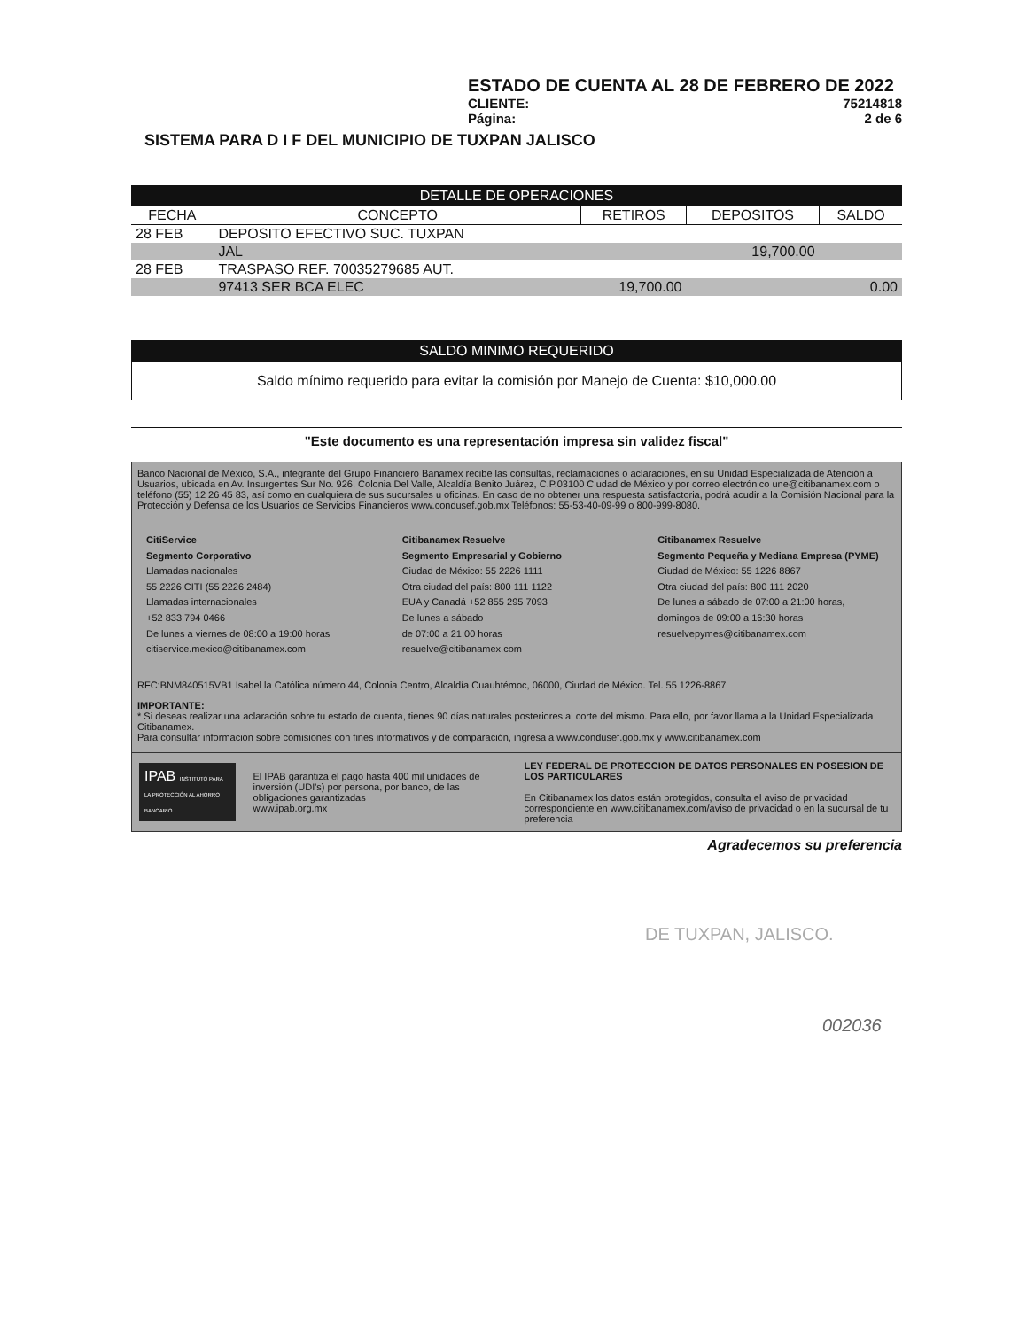ESTADO DE CUENTA AL 28 DE FEBRERO DE 2022
CLIENTE: 75214818
Página: 2 de 6
SISTEMA PARA D I F DEL MUNICIPIO DE TUXPAN JALISCO
DETALLE DE OPERACIONES
| FECHA | CONCEPTO | RETIROS | DEPOSITOS | SALDO |
| --- | --- | --- | --- | --- |
| 28 FEB | DEPOSITO EFECTIVO SUC. TUXPAN | | | |
| | JAL | | 19,700.00 | |
| 28 FEB | TRASPASO REF. 70035279685 AUT. | | | |
| | 97413 SER BCA ELEC | 19,700.00 | | 0.00 |
SALDO MINIMO REQUERIDO
Saldo mínimo requerido para evitar la comisión por Manejo de Cuenta: $10,000.00
"Este documento es una representación impresa sin validez fiscal"
Banco Nacional de México, S.A., integrante del Grupo Financiero Banamex recibe las consultas, reclamaciones o aclaraciones, en su Unidad Especializada de Atención a Usuarios, ubicada en Av. Insurgentes Sur No. 926, Colonia Del Valle, Alcaldía Benito Juárez, C.P.03100 Ciudad de México y por correo electrónico une@citibanamex.com o teléfono (55) 12 26 45 83, así como en cualquiera de sus sucursales u oficinas. En caso de no obtener una respuesta satisfactoria, podrá acudir a la Comisión Nacional para la Protección y Defensa de los Usuarios de Servicios Financieros www.condusef.gob.mx Teléfonos: 55-53-40-09-99 o 800-999-8080.
CitiService
Segmento Corporativo
Llamadas nacionales
55 2226 CITI (55 2226 2484)
Llamadas internacionales
+52 833 794 0466
De lunes a viernes de 08:00 a 19:00 horas
citiservice.mexico@citibanamex.com
Citibanamex Resuelve
Segmento Empresarial y Gobierno
Ciudad de México: 55 2226 1111
Otra ciudad del país: 800 111 1122
EUA y Canadá +52 855 295 7093
De lunes a sábado
de 07:00 a 21:00 horas
resuelve@citibanamex.com
Citibanamex Resuelve
Segmento Pequeña y Mediana Empresa (PYME)
Ciudad de México: 55 1226 8867
Otra ciudad del país: 800 111 2020
De lunes a sábado de 07:00 a 21:00 horas, domingos de 09:00 a 16:30 horas
resuelvepymes@citibanamex.com
RFC:BNM840515VB1 Isabel la Católica número 44, Colonia Centro, Alcaldía Cuauhtémoc, 06000, Ciudad de México. Tel. 55 1226-8867
IMPORTANTE:
* Si deseas realizar una aclaración sobre tu estado de cuenta, tienes 90 días naturales posteriores al corte del mismo. Para ello, por favor llama a la Unidad Especializada Citibanamex.
Para consultar información sobre comisiones con fines informativos y de comparación, ingresa a www.condusef.gob.mx y www.citibanamex.com
IPAB INSTITUTO PARA LA PROTECCIÓN AL AHORRO BANCARIO El IPAB garantiza el pago hasta 400 mil unidades de inversión (UDI's) por persona, por banco, de las obligaciones garantizadas
www.ipab.org.mx
LEY FEDERAL DE PROTECCION DE DATOS PERSONALES EN POSESION DE LOS PARTICULARES
En Citibanamex los datos están protegidos, consulta el aviso de privacidad correspondiente en www.citibanamex.com/aviso de privacidad o en la sucursal de tu preferencia
Agradecemos su preferencia
DE TUXPAN, JALISCO.
002036